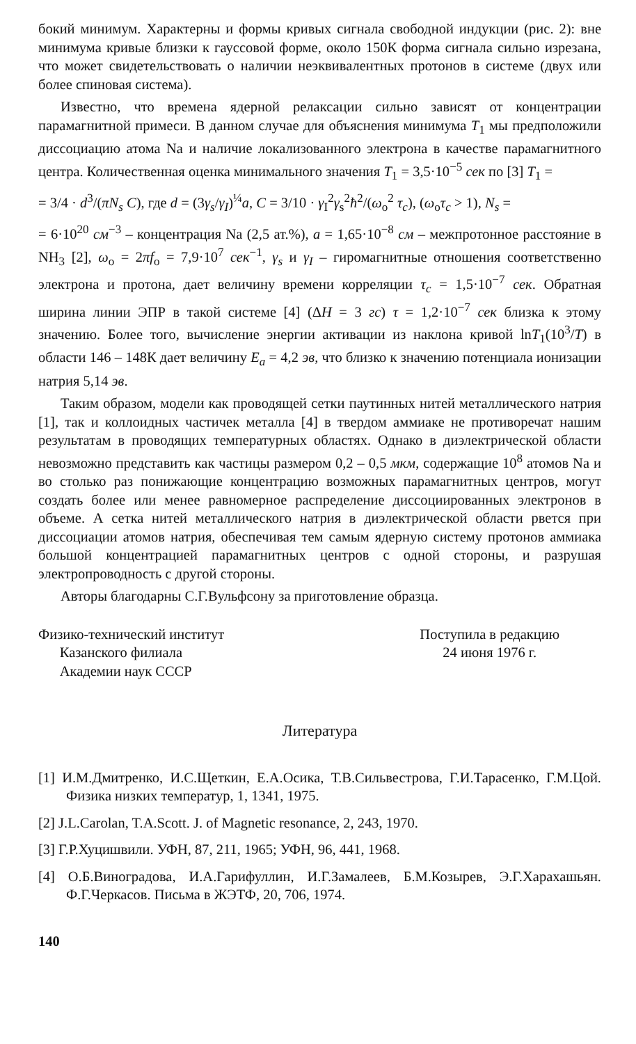бокий минимум. Характерны и формы кривых сигнала свободной индукции (рис. 2): вне минимума кривые близки к гауссовой форме, около 150К форма сигнала сильно изрезана, что может свидетельствовать о наличии неэквивалентных протонов в системе (двух или более спиновая система).
Известно, что времена ядерной релаксации сильно зависят от концентрации парамагнитной примеси. В данном случае для объяснения минимума T<sub>1</sub> мы предположили диссоциацию атома Na и наличие локализованного электрона в качестве парамагнитного центра. Количественная оценка минимального значения T<sub>1</sub> = 3,5·10<sup>−5</sup> сек по [3] T<sub>1</sub> =
= 3/4 · d<sup>3</sup>/(πN<sub>s</sub> C), где d = (3γ<sub>s</sub>/γ<sub>I</sub>)<sup>¼</sup>a, C = 3/10 · γ<sub>I</sub><sup>2</sup>γ<sub>s</sub><sup>2</sup>ħ<sup>2</sup>/(ω<sub>o</sub><sup>2</sup> τ<sub>c</sub>), (ω<sub>o</sub>τ<sub>c</sub> > 1), N<sub>s</sub> =
= 6·10<sup>20</sup> см<sup>−3</sup> – концентрация Na (2,5 ат.%), a = 1,65·10<sup>−8</sup> см – межпротонное расстояние в NH<sub>3</sub> [2], ω<sub>o</sub> = 2πf<sub>o</sub> = 7,9·10<sup>7</sup> сек<sup>−1</sup>, γ<sub>s</sub> и γ<sub>I</sub> – гиромагнитные отношения соответственно электрона и протона, дает величину времени корреляции τ<sub>c</sub> = 1,5·10<sup>−7</sup> сек. Обратная ширина линии ЭПР в такой системе [4] (ΔH = 3 гс) τ = 1,2·10<sup>−7</sup> сек близка к этому значению. Более того, вычисление энергии активации из наклона кривой lnT<sub>1</sub>(10<sup>3</sup>/T) в области 146 – 148К дает величину E<sub>a</sub> = 4,2 эв, что близко к значению потенциала ионизации натрия 5,14 эв.
Таким образом, модели как проводящей сетки паутинных нитей металлического натрия [1], так и коллоидных частичек металла [4] в твердом аммиаке не противоречат нашим результатам в проводящих температурных областях. Однако в диэлектрической области невозможно представить как частицы размером 0,2 – 0,5 мкм, содержащие 10<sup>8</sup> атомов Na и во столько раз понижающие концентрацию возможных парамагнитных центров, могут создать более или менее равномерное распределение диссоциированных электронов в объеме. А сетка нитей металлического натрия в диэлектрической области рвется при диссоциации атомов натрия, обеспечивая тем самым ядерную систему протонов аммиака большой концентрацией парамагнитных центров с одной стороны, и разрушая электропроводность с другой стороны.
Авторы благодарны С.Г.Вульфсону за приготовление образца.
Физико-технический институт
Казанского филиала
Академии наук СССР
Поступила в редакцию
24 июня 1976 г.
Литература
[1] И.М.Дмитренко, И.С.Щеткин, Е.А.Осика, Т.В.Сильвестрова, Г.И.Тарасенко, Г.М.Цой. Физика низких температур, 1, 1341, 1975.
[2] J.L.Carolan, T.A.Scott. J. of Magnetic resonance, 2, 243, 1970.
[3] Г.Р.Хуцишвили. УФН, 87, 211, 1965; УФН, 96, 441, 1968.
[4] О.Б.Виноградова, И.А.Гарифуллин, И.Г.Замалеев, Б.М.Козырев, Э.Г.Харахашьян. Ф.Г.Черкасов. Письма в ЖЭТФ, 20, 706, 1974.
140